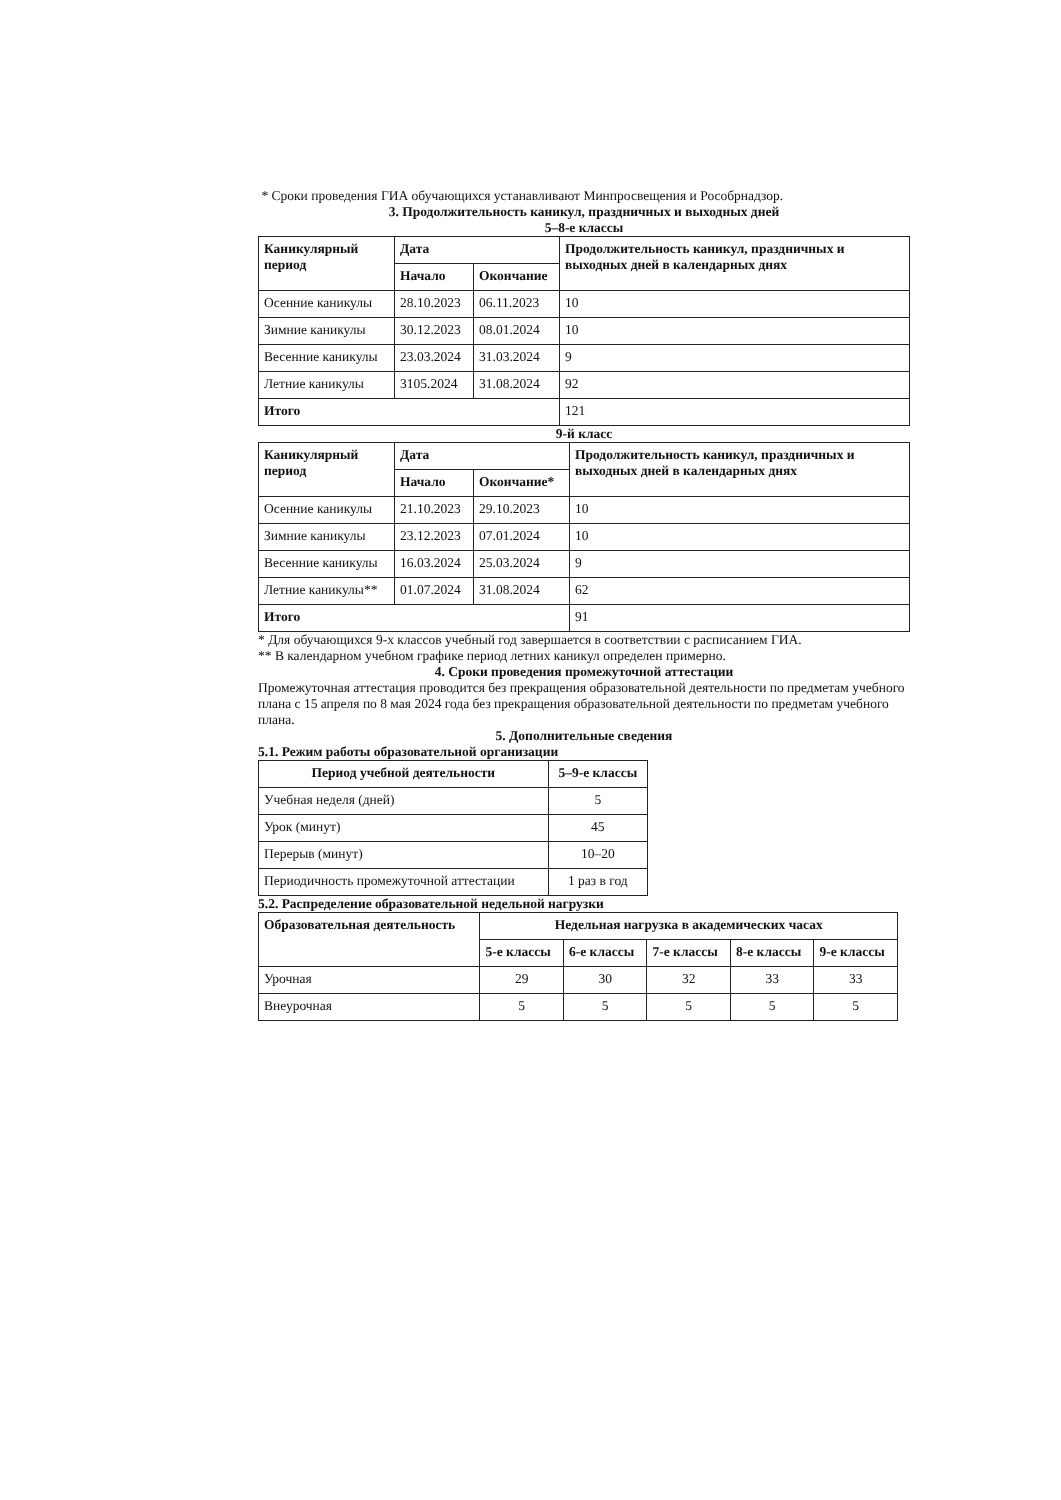* Сроки проведения ГИА обучающихся устанавливают Минпросвещения и Рособрнадзор.
3. Продолжительность каникул, праздничных и выходных дней
5–8-е классы
| Каникулярный период | Дата | | Продолжительность каникул, праздничных и выходных дней в календарных днях |
| --- | --- | --- | --- |
| | Начало | Окончание | |
| Осенние каникулы | 28.10.2023 | 06.11.2023 | 10 |
| Зимние каникулы | 30.12.2023 | 08.01.2024 | 10 |
| Весенние каникулы | 23.03.2024 | 31.03.2024 | 9 |
| Летние каникулы | 3105.2024 | 31.08.2024 | 92 |
| Итого | | | 121 |
9-й класс
| Каникулярный период | Дата | | Продолжительность каникул, праздничных и выходных дней в календарных днях |
| --- | --- | --- | --- |
| | Начало | Окончание* | |
| Осенние каникулы | 21.10.2023 | 29.10.2023 | 10 |
| Зимние каникулы | 23.12.2023 | 07.01.2024 | 10 |
| Весенние каникулы | 16.03.2024 | 25.03.2024 | 9 |
| Летние каникулы** | 01.07.2024 | 31.08.2024 | 62 |
| Итого | | | 91 |
* Для обучающихся 9-х классов учебный год завершается в соответствии с расписанием ГИА.
** В календарном учебном графике период летних каникул определен примерно.
4. Сроки проведения промежуточной аттестации
Промежуточная аттестация проводится без прекращения образовательной деятельности по предметам учебного плана с 15 апреля по 8 мая 2024 года без прекращения образовательной деятельности по предметам учебного плана.
5. Дополнительные сведения
5.1. Режим работы образовательной организации
| Период учебной деятельности | 5–9-е классы |
| --- | --- |
| Учебная неделя (дней) | 5 |
| Урок (минут) | 45 |
| Перерыв (минут) | 10–20 |
| Периодичность промежуточной аттестации | 1 раз в год |
5.2. Распределение образовательной недельной нагрузки
| Образовательная деятельность | Недельная нагрузка в академических часах | | | | |
| --- | --- | --- | --- | --- | --- |
| | 5-е классы | 6-е классы | 7-е классы | 8-е классы | 9-е классы |
| Урочная | 29 | 30 | 32 | 33 | 33 |
| Внеурочная | 5 | 5 | 5 | 5 | 5 |